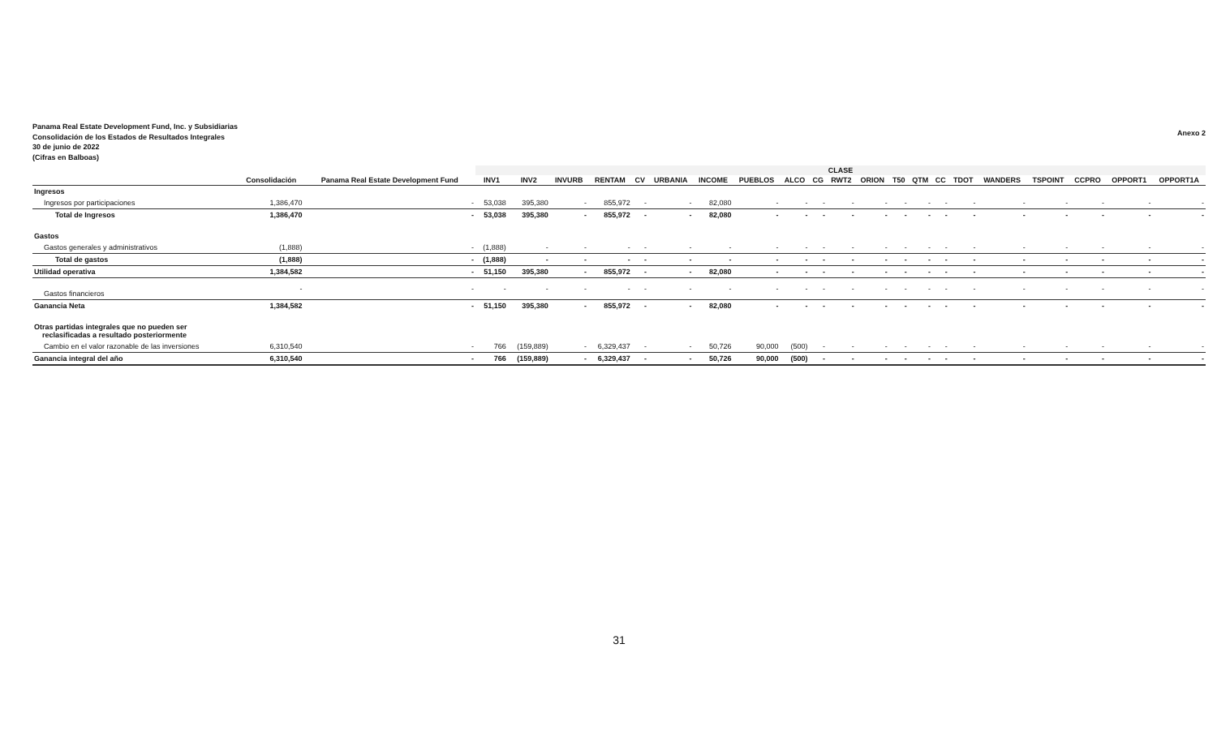Panama Real Estate Development Fund, Inc. y Subsidiarias
Consolidación de los Estados de Resultados Integrales
30 de junio de 2022
(Cifras en Balboas)
Anexo 2
| | | | CLASE | | | | | | | | | | | | | | | | | | | | |
| --- | --- | --- | --- | --- | --- | --- | --- | --- | --- | --- | --- | --- | --- | --- | --- | --- | --- | --- | --- | --- | --- | --- | --- |
| | Consolidación | Panama Real Estate Development Fund | INV1 | INV2 | INVURB | RENTAM | CV | URBANIA | INCOME | PUEBLOS | ALCO | CG | RWT2 | ORION | T50 | QTM | CC | TDOT | WANDERS | TSPOINT | CCPRO | OPPORT1 | OPPORT1A |
| Ingresos | | | | | | | | | | | | | | | | | | | | | | | |
| Ingresos por participaciones | 1,386,470 | - | 53,038 | 395,380 | - | 855,972 | - | - | 82,080 | - | - | - | - | - | - | - | - | - | - | - | - | - | - |
| Total de Ingresos | 1,386,470 | - | 53,038 | 395,380 | - | 855,972 | - | - | 82,080 | - | - | - | - | - | - | - | - | - | - | - | - | - | - |
| Gastos | | | | | | | | | | | | | | | | | | | | | | | |
| Gastos generales y administrativos | (1,888) | - | (1,888) | - | - | - | - | - | - | - | - | - | - | - | - | - | - | - | - | - | - | - | - |
| Total de gastos | (1,888) | - | (1,888) | - | - | - | - | - | - | - | - | - | - | - | - | - | - | - | - | - | - | - | - |
| Utilidad operativa | 1,384,582 | - | 51,150 | 395,380 | - | 855,972 | - | - | 82,080 | - | - | - | - | - | - | - | - | - | - | - | - | - | - |
| Gastos financieros | - | - | - | - | - | - | - | - | - | - | - | - | - | - | - | - | - | - | - | - | - | - | - |
| Ganancia Neta | 1,384,582 | - | 51,150 | 395,380 | - | 855,972 | - | - | 82,080 | - | - | - | - | - | - | - | - | - | - | - | - | - | - |
| Otras partidas integrales que no pueden ser reclasificadas a resultado posteriormente | | | | | | | | | | | | | | | | | | | | | | | |
| Cambio en el valor razonable de las inversiones | 6,310,540 | - | 766 | (159,889) | - | 6,329,437 | - | - | 50,726 | 90,000 | (500) | - | - | - | - | - | - | - | - | - | - | - | - |
| Ganancia integral del año | 6,310,540 | - | 766 | (159,889) | - | 6,329,437 | - | - | 50,726 | 90,000 | (500) | - | - | - | - | - | - | - | - | - | - | - | - |
31